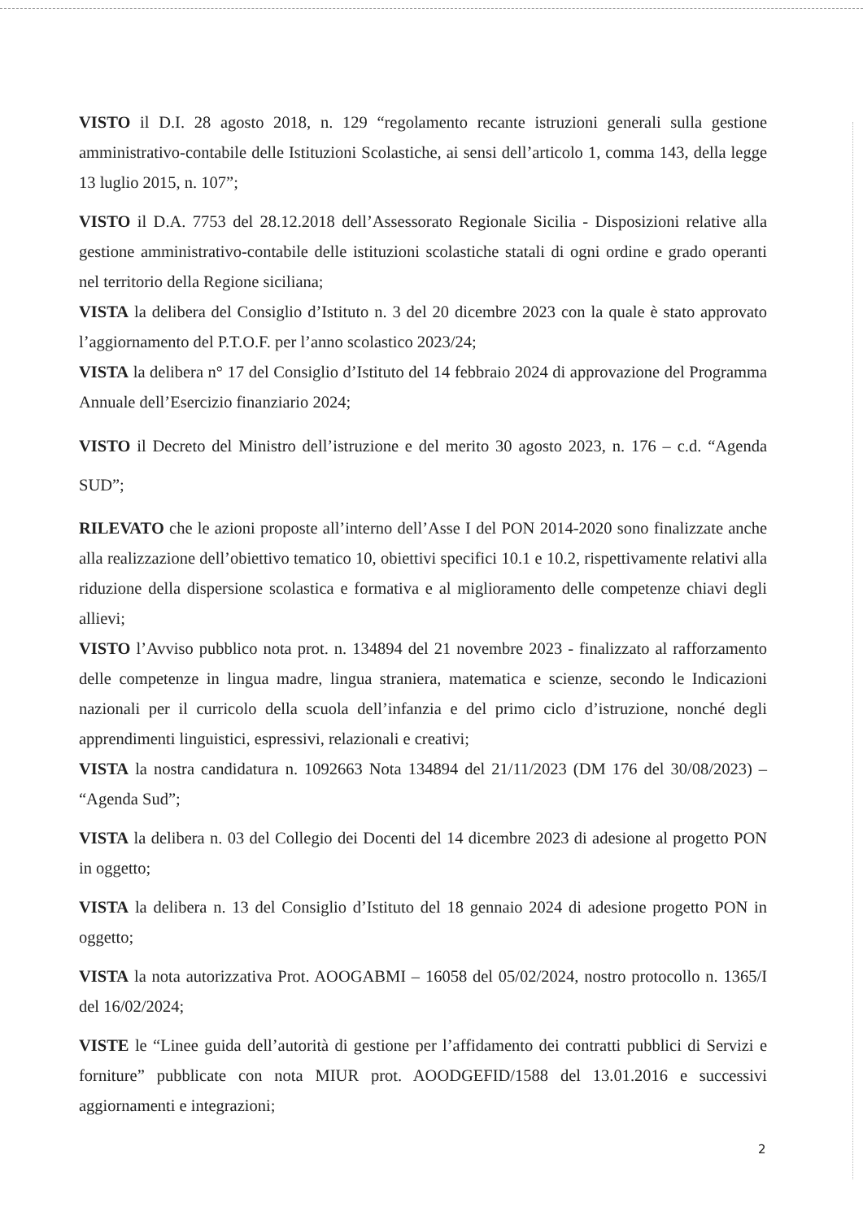VISTO il D.I. 28 agosto 2018, n. 129 “regolamento recante istruzioni generali sulla gestione amministrativo-contabile delle Istituzioni Scolastiche, ai sensi dell’articolo 1, comma 143, della legge 13 luglio 2015, n. 107”;
VISTO il D.A. 7753 del 28.12.2018 dell’Assessorato Regionale Sicilia - Disposizioni relative alla gestione amministrativo-contabile delle istituzioni scolastiche statali di ogni ordine e grado operanti nel territorio della Regione siciliana;
VISTA la delibera del Consiglio d’Istituto n. 3 del 20 dicembre 2023 con la quale è stato approvato l’aggiornamento del P.T.O.F. per l’anno scolastico 2023/24;
VISTA la delibera n° 17 del Consiglio d’Istituto del 14 febbraio 2024 di approvazione del Programma Annuale dell’Esercizio finanziario 2024;
VISTO il Decreto del Ministro dell’istruzione e del merito 30 agosto 2023, n. 176 – c.d. “Agenda SUD”;
RILEVATO che le azioni proposte all’interno dell’Asse I del PON 2014-2020 sono finalizzate anche alla realizzazione dell’obiettivo tematico 10, obiettivi specifici 10.1 e 10.2, rispettivamente relativi alla riduzione della dispersione scolastica e formativa e al miglioramento delle competenze chiavi degli allievi;
VISTO l’Avviso pubblico nota prot. n. 134894 del 21 novembre 2023 - finalizzato al rafforzamento delle competenze in lingua madre, lingua straniera, matematica e scienze, secondo le Indicazioni nazionali per il curricolo della scuola dell’infanzia e del primo ciclo d’istruzione, nonché degli apprendimenti linguistici, espressivi, relazionali e creativi;
VISTA la nostra candidatura n. 1092663 Nota 134894 del 21/11/2023 (DM 176 del 30/08/2023) – “Agenda Sud”;
VISTA la delibera n. 03 del Collegio dei Docenti del 14 dicembre 2023 di adesione al progetto PON in oggetto;
VISTA la delibera n. 13 del Consiglio d’Istituto del 18 gennaio 2024 di adesione progetto PON in oggetto;
VISTA la nota autorizzativa Prot. AOOGABMI – 16058 del 05/02/2024, nostro protocollo n. 1365/I del 16/02/2024;
VISTE le “Linee guida dell’autorità di gestione per l’affidamento dei contratti pubblici di Servizi e forniture” pubblicate con nota MIUR prot. AOODGEFID/1588 del 13.01.2016 e successivi aggiornamenti e integrazioni;
2